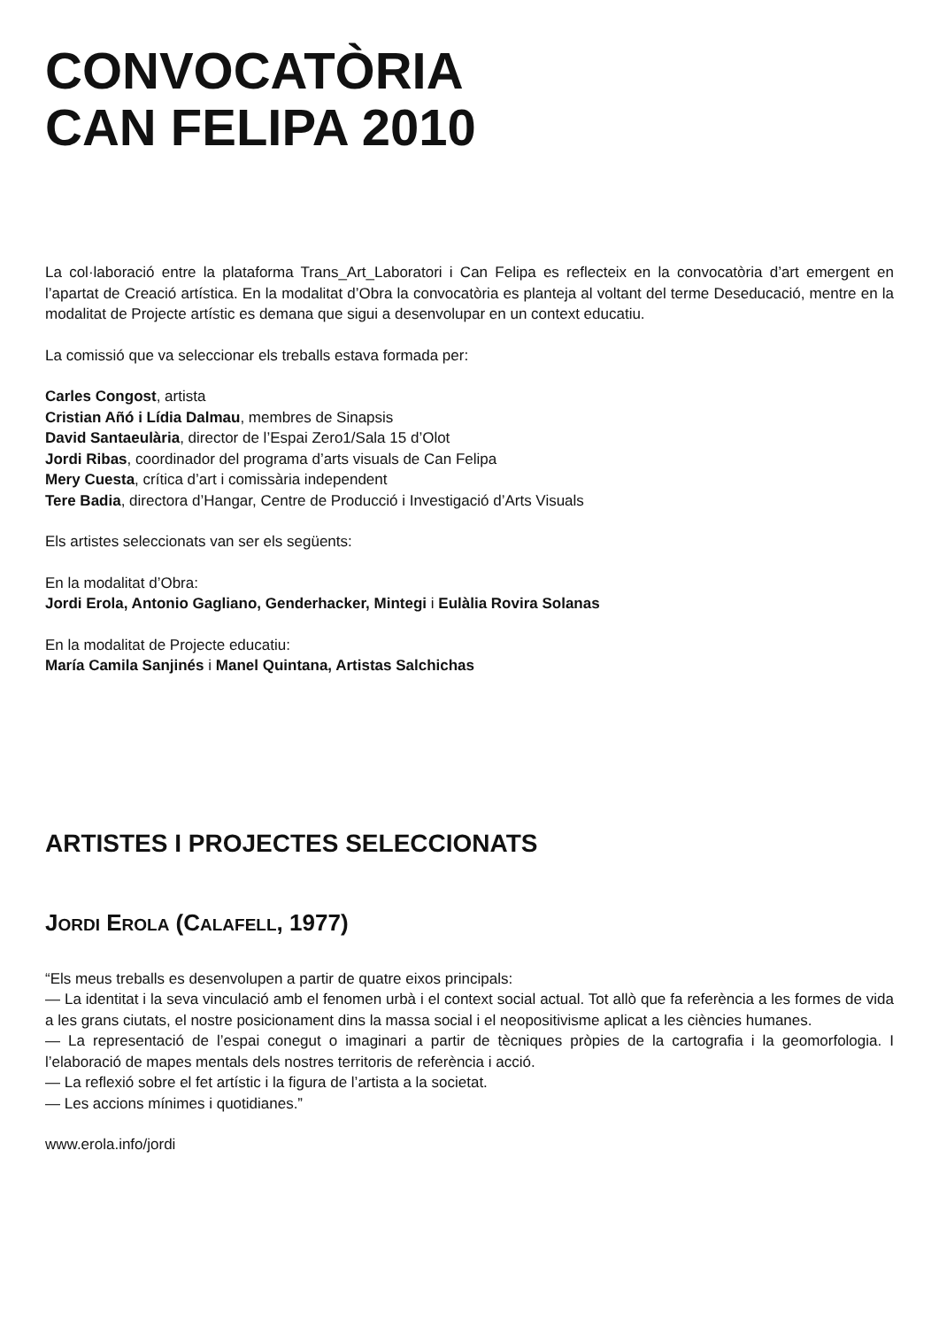CONVOCATÒRIA
CAN FELIPA 2010
La col·laboració entre la plataforma Trans_Art_Laboratori i Can Felipa es reflecteix en la convocatòria d’art emergent en l’apartat de Creació artística. En la modalitat d’Obra la convocatòria es planteja al voltant del terme Deseducació, mentre en la modalitat de Projecte artístic es demana que sigui a desenvolupar en un context educatiu.
La comissió que va seleccionar els treballs estava formada per:
Carles Congost, artista
Cristian Añó i Lídia Dalmau, membres de Sinapsis
David Santaeulària, director de l’Espai Zero1/Sala 15 d’Olot
Jordi Ribas, coordinador del programa d’arts visuals de Can Felipa
Mery Cuesta, crítica d’art i comissària independent
Tere Badia, directora d’Hangar, Centre de Producció i Investigació d’Arts Visuals
Els artistes seleccionats van ser els següents:
En la modalitat d’Obra:
Jordi Erola, Antonio Gagliano, Genderhacker, Mintegi i Eulàlia Rovira Solanas
En la modalitat de Projecte educatiu:
María Camila Sanjinés i Manel Quintana, Artistas Salchichas
ARTISTES I PROJECTES SELECCIONATS
JORDI EROLA (CALAFELL, 1977)
“Els meus treballs es desenvolupen a partir de quatre eixos principals:
— La identitat i la seva vinculació amb el fenomen urbà i el context social actual. Tot allò que fa referència a les formes de vida a les grans ciutats, el nostre posicionament dins la massa social i el neopositivisme aplicat a les ciències humanes.
— La representació de l’espai conegut o imaginari a partir de tècniques pròpies de la cartografia i la geomorfologia. I l’elaboració de mapes mentals dels nostres territoris de referència i acció.
— La reflexió sobre el fet artístic i la figura de l’artista a la societat.
— Les accions mínimes i quotidianes.”
www.erola.info/jordi